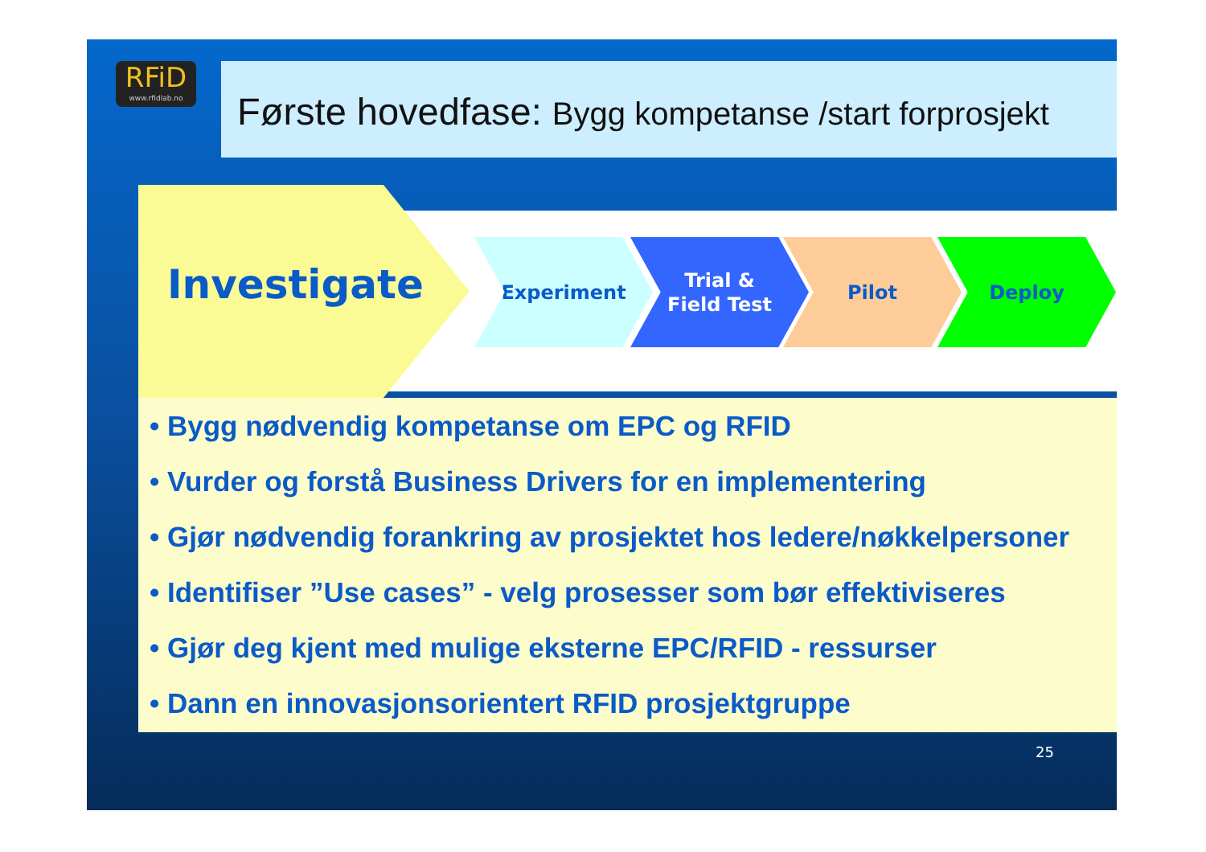RFiD
www.rfidlab.no
Første hovedfase: Bygg kompetanse /start forprosjekt
Investigate
Experiment
Trial &
Field Test
Pilot Deploy
• Bygg nødvendig kompetanse om EPC og RFID
• Vurder og forstå Business Drivers for en implementering
• Gjør nødvendig forankring av prosjektet hos ledere/nøkkelpersoner
• Identifiser ”Use cases” - velg prosesser som bør effektiviseres
• Gjør deg kjent med mulige eksterne EPC/RFID - ressurser
• Dann en innovasjonsorientert RFID prosjektgruppe
25